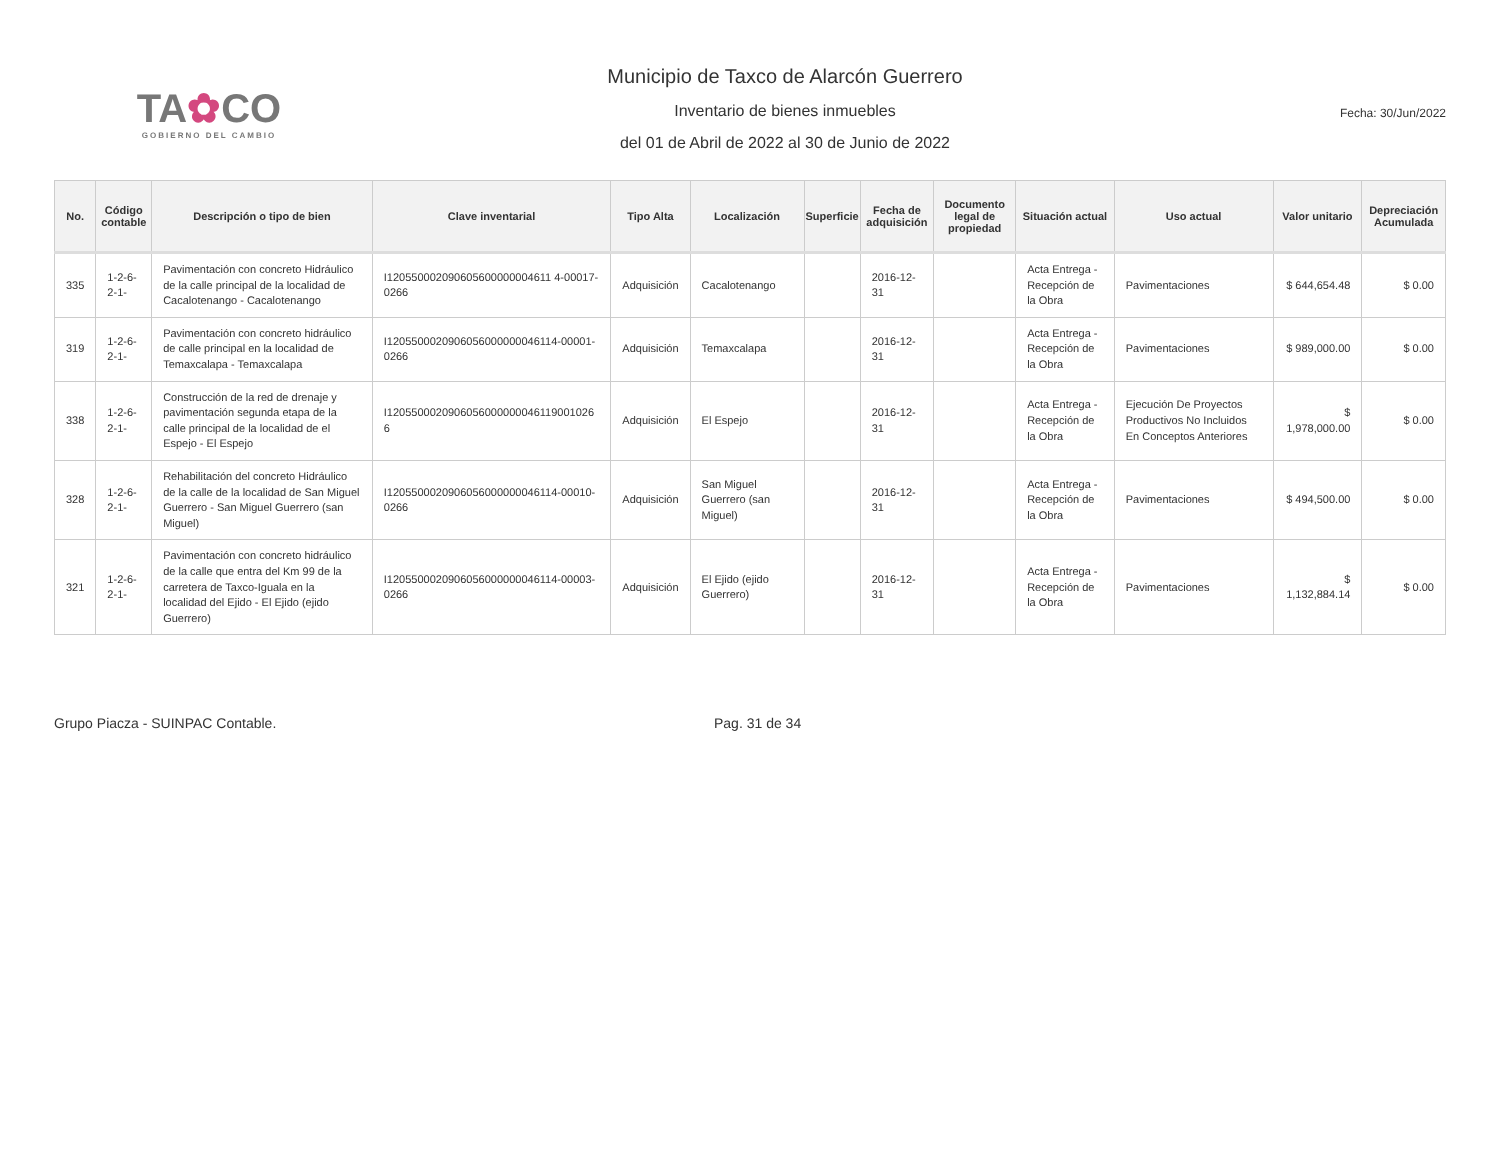TA✿CO
GOBIERNO DEL CAMBIO
Municipio de Taxco de Alarcón Guerrero
Inventario de bienes inmuebles
del 01 de Abril de 2022 al 30 de Junio de 2022
Fecha: 30/Jun/2022
| No. | Código contable | Descripción o tipo de bien | Clave inventarial | Tipo Alta | Localización | Superficie | Fecha de adquisición | Documento legal de propiedad | Situación actual | Uso actual | Valor unitario | Depreciación Acumulada |
| --- | --- | --- | --- | --- | --- | --- | --- | --- | --- | --- | --- | --- |
| 335 | 1-2-6-2-1- | Pavimentación con concreto Hidráulico de la calle principal de la localidad de Cacalotenango - Cacalotenango | I120550002090605600000004611 4-00017-0266 | Adquisición | Cacalotenango | | 2016-12-31 | | Acta Entrega - Recepción de la Obra | Pavimentaciones | $ 644,654.48 | $ 0.00 |
| 319 | 1-2-6-2-1- | Pavimentación con concreto hidráulico de calle principal en la localidad de Temaxcalapa - Temaxcalapa | I1205500020906056000000046114-00001-0266 | Adquisición | Temaxcalapa | | 2016-12-31 | | Acta Entrega - Recepción de la Obra | Pavimentaciones | $ 989,000.00 | $ 0.00 |
| 338 | 1-2-6-2-1- | Construcción de la red de drenaje y pavimentación segunda etapa de la calle principal de la localidad de el Espejo - El Espejo | I1205500020906056000000046119001026 6 | Adquisición | El Espejo | | 2016-12-31 | | Acta Entrega - Recepción de la Obra | Ejecución De Proyectos Productivos No Incluidos En Conceptos Anteriores | $ 1,978,000.00 | $ 0.00 |
| 328 | 1-2-6-2-1- | Rehabilitación del concreto Hidráulico de la calle de la localidad de San Miguel Guerrero - San Miguel Guerrero (san Miguel) | I1205500020906056000000046114-00010-0266 | Adquisición | San Miguel Guerrero (san Miguel) | | 2016-12-31 | | Acta Entrega - Recepción de la Obra | Pavimentaciones | $ 494,500.00 | $ 0.00 |
| 321 | 1-2-6-2-1- | Pavimentación con concreto hidráulico de la calle que entra del Km 99 de la carretera de Taxco-Iguala en la localidad del Ejido - El Ejido (ejido Guerrero) | I1205500020906056000000046114-00003-0266 | Adquisición | El Ejido (ejido Guerrero) | | 2016-12-31 | | Acta Entrega - Recepción de la Obra | Pavimentaciones | $ 1,132,884.14 | $ 0.00 |
Grupo Piacza - SUINPAC Contable. Pag. 31 de 34